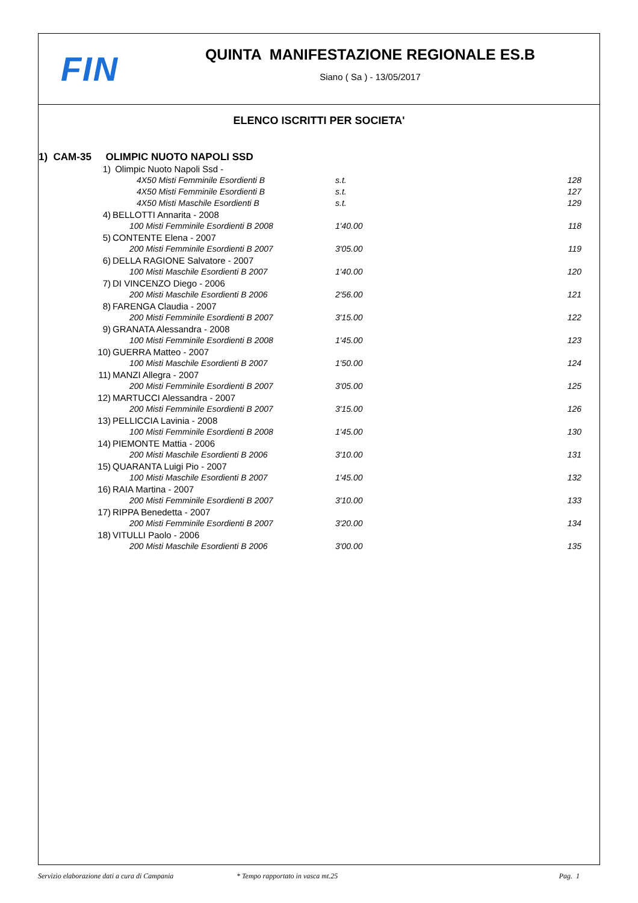FIN
QUINTA MANIFESTAZIONE REGIONALE ES.B
Siano ( Sa ) - 13/05/2017
ELENCO ISCRITTI PER SOCIETA'
1) CAM-35 OLIMPIC NUOTO NAPOLI SSD
| 1) | Olimpic Nuoto Napoli Ssd - | | |
| | 4X50 Misti Femminile Esordienti B | s.t. | 128 |
| | 4X50 Misti Femminile Esordienti B | s.t. | 127 |
| | 4X50 Misti Maschile Esordienti B | s.t. | 129 |
| 4) | BELLOTTI Annarita - 2008 | | |
| | 100 Misti Femminile Esordienti B 2008 | 1'40.00 | 118 |
| 5) | CONTENTE Elena - 2007 | | |
| | 200 Misti Femminile Esordienti B 2007 | 3'05.00 | 119 |
| 6) | DELLA RAGIONE Salvatore - 2007 | | |
| | 100 Misti Maschile Esordienti B 2007 | 1'40.00 | 120 |
| 7) | DI VINCENZO Diego - 2006 | | |
| | 200 Misti Maschile Esordienti B 2006 | 2'56.00 | 121 |
| 8) | FARENGA Claudia - 2007 | | |
| | 200 Misti Femminile Esordienti B 2007 | 3'15.00 | 122 |
| 9) | GRANATA Alessandra - 2008 | | |
| | 100 Misti Femminile Esordienti B 2008 | 1'45.00 | 123 |
| 10) | GUERRA Matteo - 2007 | | |
| | 100 Misti Maschile Esordienti B 2007 | 1'50.00 | 124 |
| 11) | MANZI Allegra - 2007 | | |
| | 200 Misti Femminile Esordienti B 2007 | 3'05.00 | 125 |
| 12) | MARTUCCI Alessandra - 2007 | | |
| | 200 Misti Femminile Esordienti B 2007 | 3'15.00 | 126 |
| 13) | PELLICCIA Lavinia - 2008 | | |
| | 100 Misti Femminile Esordienti B 2008 | 1'45.00 | 130 |
| 14) | PIEMONTE Mattia - 2006 | | |
| | 200 Misti Maschile Esordienti B 2006 | 3'10.00 | 131 |
| 15) | QUARANTA Luigi Pio - 2007 | | |
| | 100 Misti Maschile Esordienti B 2007 | 1'45.00 | 132 |
| 16) | RAIA Martina - 2007 | | |
| | 200 Misti Femminile Esordienti B 2007 | 3'10.00 | 133 |
| 17) | RIPPA Benedetta - 2007 | | |
| | 200 Misti Femminile Esordienti B 2007 | 3'20.00 | 134 |
| 18) | VITULLI Paolo - 2006 | | |
| | 200 Misti Maschile Esordienti B 2006 | 3'00.00 | 135 |
Servizio elaborazione dati a cura di Campania * Tempo rapportato in vasca mt.25 Pag. 1